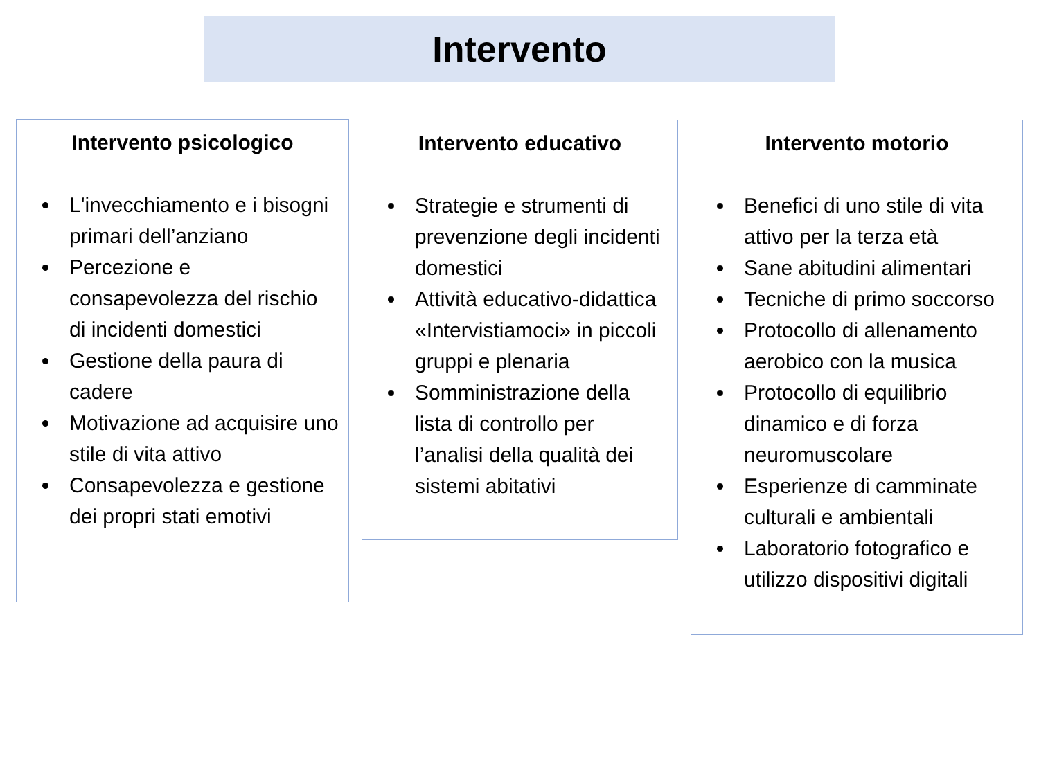Intervento
Intervento psicologico
L'invecchiamento e i bisogni primari dell’anziano
Percezione e consapevolezza del rischio di incidenti domestici
Gestione della paura di cadere
Motivazione ad acquisire uno stile di vita attivo
Consapevolezza e gestione dei propri stati emotivi
Intervento educativo
Strategie e strumenti di prevenzione degli incidenti domestici
Attività educativo-didattica «Intervistiamoci» in piccoli gruppi e plenaria
Somministrazione della lista di controllo per l’analisi della qualità dei sistemi abitativi
Intervento motorio
Benefici di uno stile di vita attivo per la terza età
Sane abitudini alimentari
Tecniche di primo soccorso
Protocollo di allenamento aerobico con la musica
Protocollo di equilibrio dinamico e di forza neuromuscolare
Esperienze di camminate culturali e ambientali
Laboratorio fotografico e utilizzo dispositivi digitali